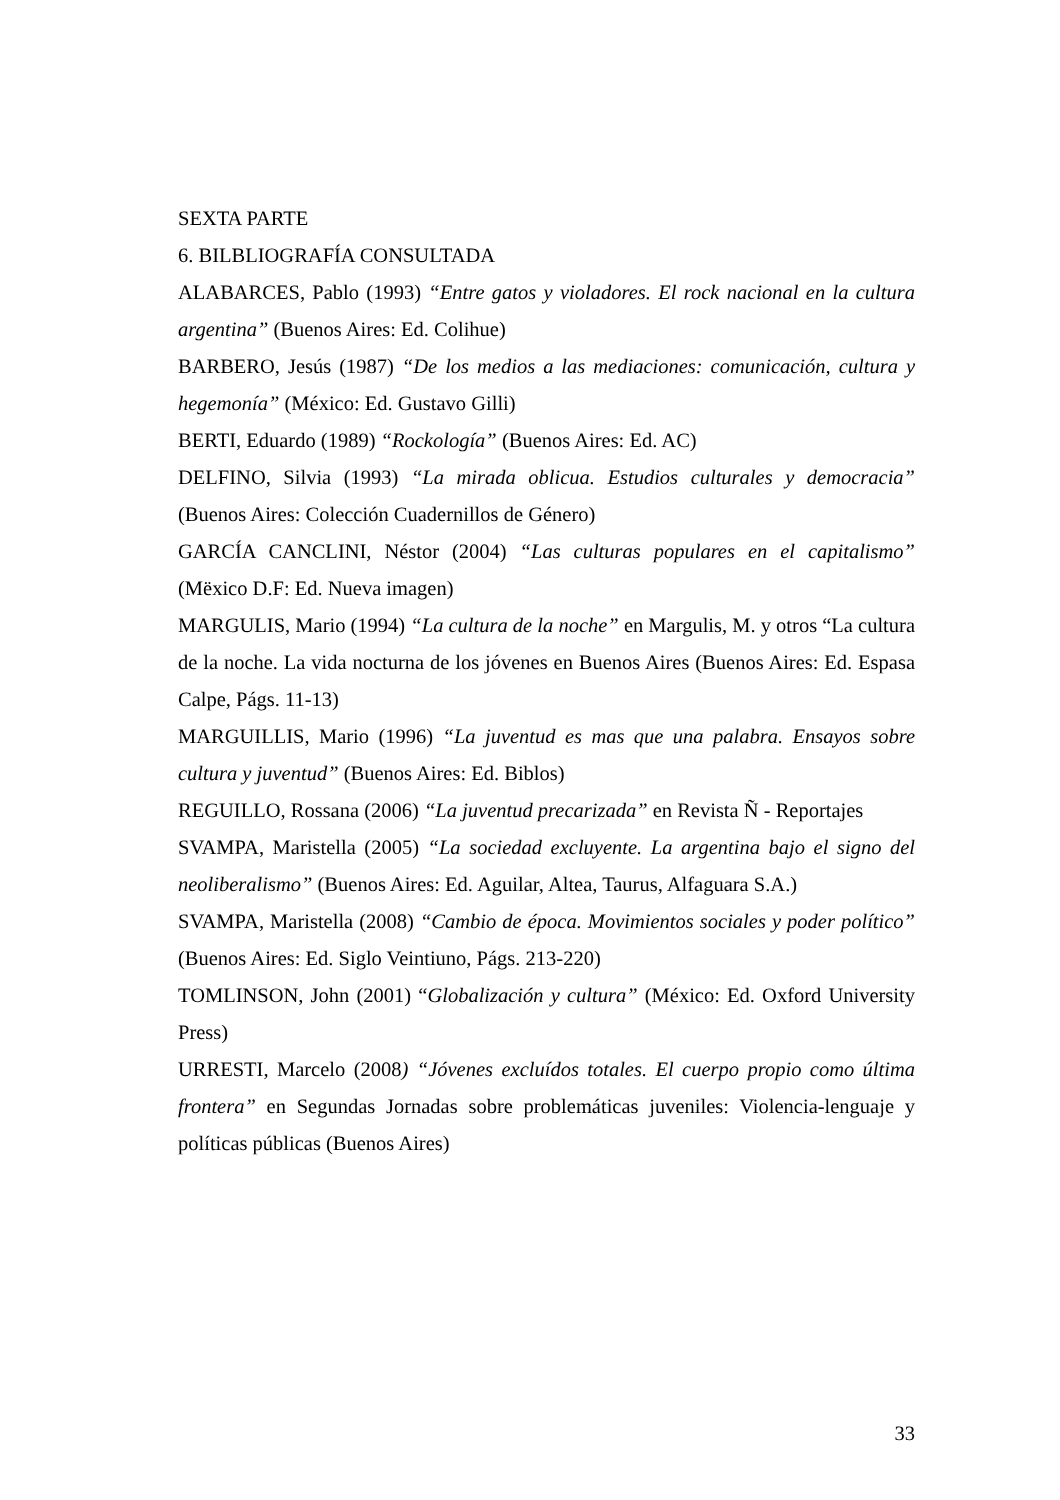SEXTA PARTE
6. BILBLIOGRAFÍA CONSULTADA
ALABARCES, Pablo (1993) “Entre gatos y violadores. El rock nacional en la cultura argentina” (Buenos Aires: Ed. Colihue)
BARBERO, Jesús (1987) “De los medios a las mediaciones: comunicación, cultura y hegemonía” (México: Ed. Gustavo Gilli)
BERTI, Eduardo (1989) “Rockología” (Buenos Aires: Ed. AC)
DELFINO, Silvia (1993) “La mirada oblicua. Estudios culturales y democracia” (Buenos Aires: Colección Cuadernillos de Género)
GARCÍA CANCLINI, Néstor (2004) “Las culturas populares en el capitalismo” (Mëxico D.F: Ed. Nueva imagen)
MARGULIS, Mario (1994) “La cultura de la noche” en Margulis, M. y otros “La cultura de la noche. La vida nocturna de los jóvenes en Buenos Aires (Buenos Aires: Ed. Espasa Calpe, Págs. 11-13)
MARGUILLIS, Mario (1996) “La juventud es mas que una palabra. Ensayos sobre cultura y juventud” (Buenos Aires: Ed. Biblos)
REGUILLO, Rossana (2006) “La juventud precarizada” en Revista Ñ - Reportajes
SVAMPA, Maristella (2005) “La sociedad excluyente. La argentina bajo el signo del neoliberalismo” (Buenos Aires: Ed. Aguilar, Altea, Taurus, Alfaguara S.A.)
SVAMPA, Maristella (2008) “Cambio de época. Movimientos sociales y poder político” (Buenos Aires: Ed. Siglo Veintiuno, Págs. 213-220)
TOMLINSON, John (2001) “Globalización y cultura” (México: Ed. Oxford University Press)
URRESTI, Marcelo (2008) “Jóvenes excluídos totales. El cuerpo propio como última frontera” en Segundas Jornadas sobre problemáticas juveniles: Violencia-lenguaje y políticas públicas (Buenos Aires)
33